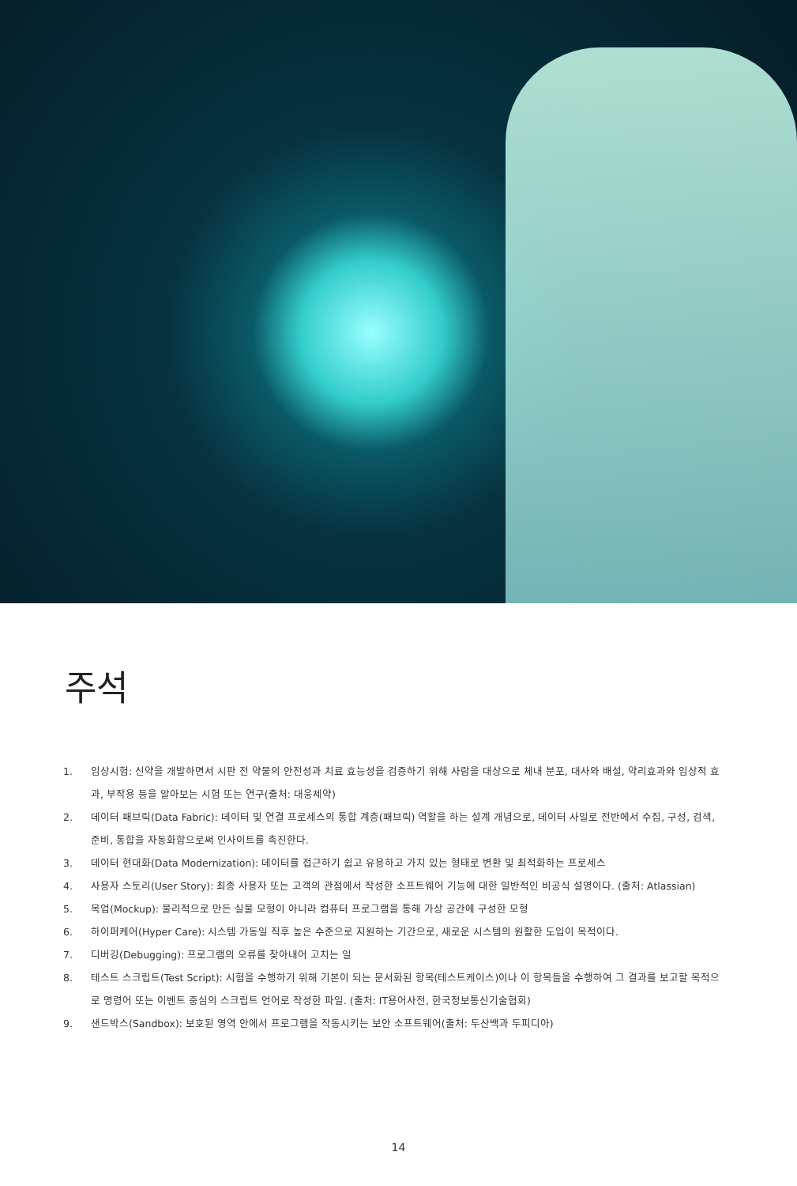주석
1. 임상시험: 신약을 개발하면서 시판 전 약물의 안전성과 치료 효능성을 검증하기 위해 사람을 대상으로 체내 분포, 대사와 배설, 약리효과와 임상적 효과, 부작용 등을 알아보는 시험 또는 연구(출처: 대웅제약)
2. 데이터 패브릭(Data Fabric): 데이터 및 연결 프로세스의 통합 계층(패브릭) 역할을 하는 설계 개념으로, 데이터 사일로 전반에서 수집, 구성, 검색, 준비, 통합을 자동화함으로써 인사이트를 촉진한다.
3. 데이터 현대화(Data Modernization): 데이터를 접근하기 쉽고 유용하고 가치 있는 형태로 변환 및 최적화하는 프로세스
4. 사용자 스토리(User Story): 최종 사용자 또는 고객의 관점에서 작성한 소프트웨어 기능에 대한 일반적인 비공식 설명이다. (출처: Atlassian)
5. 목업(Mockup): 물리적으로 만든 실물 모형이 아니라 컴퓨터 프로그램을 통해 가상 공간에 구성한 모형
6. 하이퍼케어(Hyper Care): 시스템 가동일 직후 높은 수준으로 지원하는 기간으로, 새로운 시스템의 원활한 도입이 목적이다.
7. 디버깅(Debugging): 프로그램의 오류를 찾아내어 고치는 일
8. 테스트 스크립트(Test Script): 시험을 수행하기 위해 기본이 되는 문서화된 항목(테스트케이스)이나 이 항목들을 수행하여 그 결과를 보고할 목적으로 명령어 또는 이벤트 중심의 스크립트 언어로 작성한 파일. (출처: IT용어사전, 한국정보통신기술협회)
9. 샌드박스(Sandbox): 보호된 영역 안에서 프로그램을 작동시키는 보안 소프트웨어(출처: 두산백과 두피디아)
14